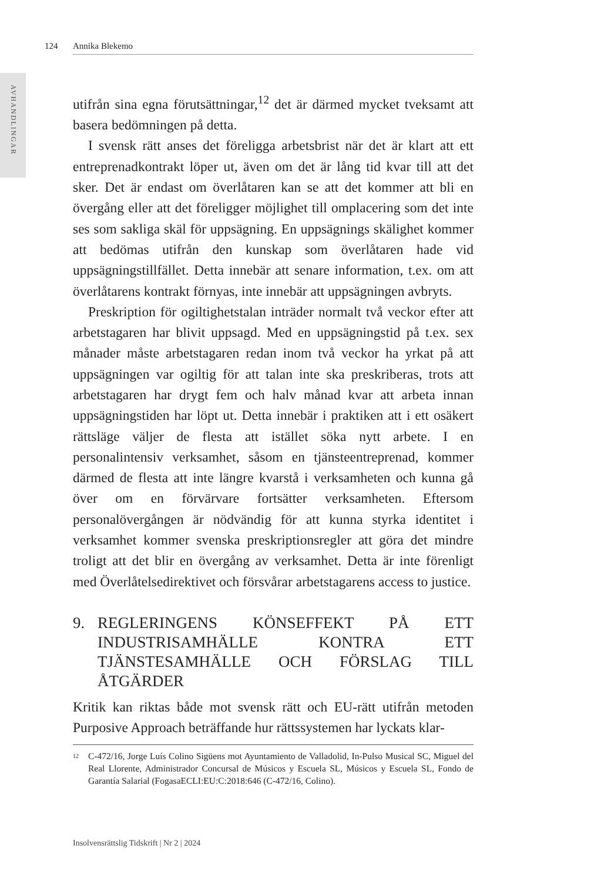124 Annika Blekemo
AVHANDLINGAR
utifrån sina egna förutsättningar,<sup>12</sup> det är därmed mycket tveksamt att basera bedömningen på detta.
I svensk rätt anses det föreligga arbetsbrist när det är klart att ett entreprenadkontrakt löper ut, även om det är lång tid kvar till att det sker. Det är endast om överlåtaren kan se att det kommer att bli en övergång eller att det föreligger möjlighet till omplacering som det inte ses som sakliga skäl för uppsägning. En uppsägnings skälighet kommer att bedömas utifrån den kunskap som överlåtaren hade vid uppsägningstillfället. Detta innebär att senare information, t.ex. om att överlåtarens kontrakt förnyas, inte innebär att uppsägningen avbryts.
Preskription för ogiltighetstalan inträder normalt två veckor efter att arbetstagaren har blivit uppsagd. Med en uppsägningstid på t.ex. sex månader måste arbetstagaren redan inom två veckor ha yrkat på att uppsägningen var ogiltig för att talan inte ska preskriberas, trots att arbetstagaren har drygt fem och halv månad kvar att arbeta innan uppsägningstiden har löpt ut. Detta innebär i praktiken att i ett osäkert rättsläge väljer de flesta att istället söka nytt arbete. I en personalintensiv verksamhet, såsom en tjänsteentreprenad, kommer därmed de flesta att inte längre kvarstå i verksamheten och kunna gå över om en förvärvare fortsätter verksamheten. Eftersom personalövergången är nödvändig för att kunna styrka identitet i verksamhet kommer svenska preskriptionsregler att göra det mindre troligt att det blir en övergång av verksamhet. Detta är inte förenligt med Överlåtelsedirektivet och försvårar arbetstagarens access to justice.
9. REGLERINGENS KÖNSEFFEKT PÅ ETT INDUSTRISAMHÄLLE KONTRA ETT TJÄNSTESAMHÄLLE OCH FÖRSLAG TILL ÅTGÄRDER
Kritik kan riktas både mot svensk rätt och EU-rätt utifrån metoden Purposive Approach beträffande hur rättssystemen har lyckats klar-
<sup>12</sup> C-472/16, Jorge Luís Colino Sigüens mot Ayuntamiento de Valladolid, In-Pulso Musical SC, Miguel del Real Llorente, Administrador Concursal de Músicos y Escuela SL, Músicos y Escuela SL, Fondo de Garantía Salarial (FogasaECLI:EU:C:2018:646 (C-472/16, Colino).
Insolvensrättslig Tidskrift | Nr 2 | 2024